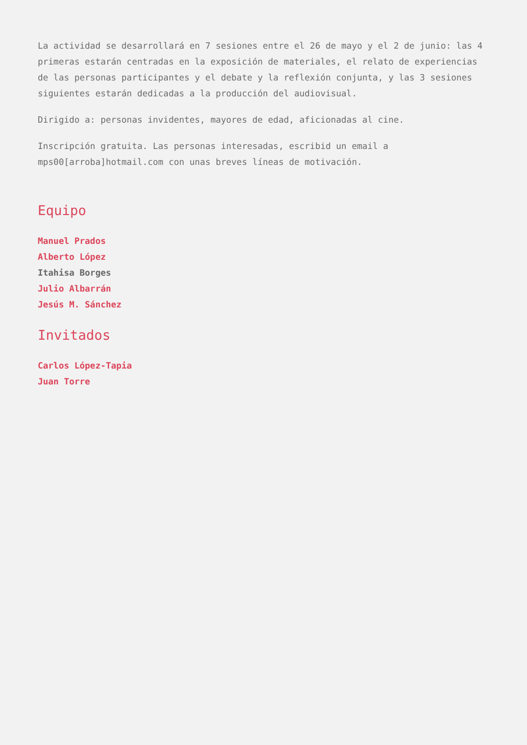La actividad se desarrollará en 7 sesiones entre el 26 de mayo y el 2 de junio: las 4 primeras estarán centradas en la exposición de materiales, el relato de experiencias de las personas participantes y el debate y la reflexión conjunta, y las 3 sesiones siguientes estarán dedicadas a la producción del audiovisual.
Dirigido a: personas invidentes, mayores de edad, aficionadas al cine.
Inscripción gratuita. Las personas interesadas, escribid un email a mps00[arroba]hotmail.com con unas breves líneas de motivación.
Equipo
Manuel Prados
Alberto López
Itahisa Borges
Julio Albarrán
Jesús M. Sánchez
Invitados
Carlos López-Tapia
Juan Torre